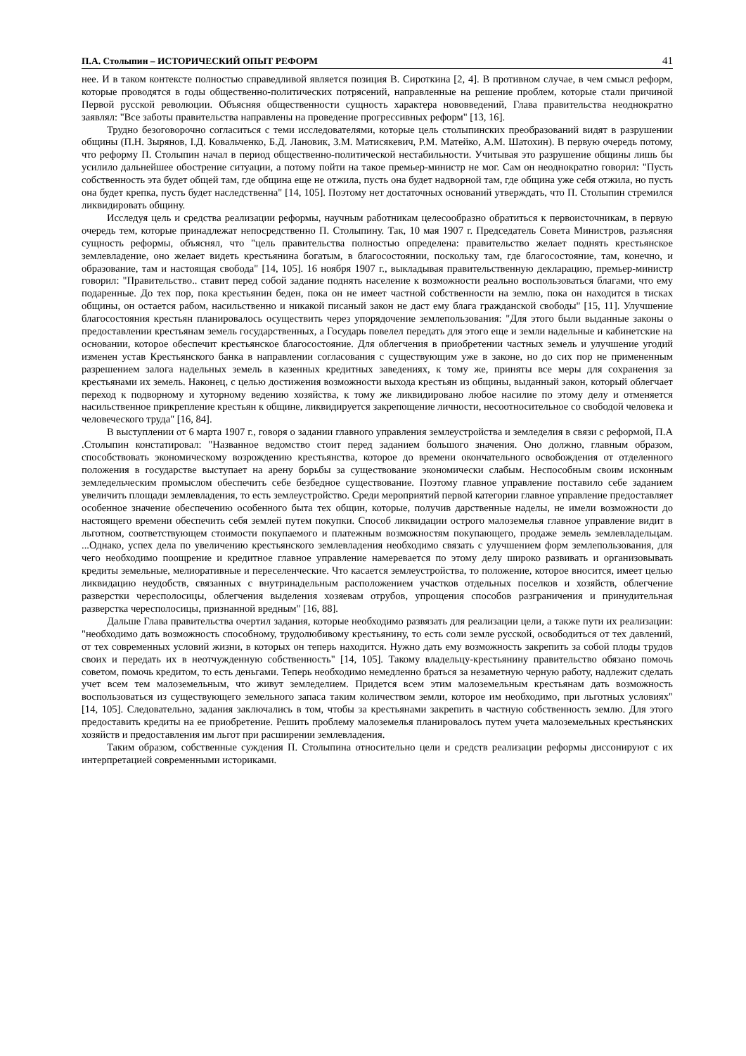П.А. Столыпин – ИСТОРИЧЕСКИЙ ОПЫТ РЕФОРМ 41
нее. И в таком контексте полностью справедливой является позиция В. Сироткина [2, 4]. В противном случае, в чем смысл реформ, которые проводятся в годы общественно-политических потрясений, направленные на решение проблем, которые стали причиной Первой русской революции. Объясняя общественности сущность характера нововведений, Глава правительства неоднократно заявлял: "Все заботы правительства направлены на проведение прогрессивных реформ" [13, 16].
Трудно безоговорочно согласиться с теми исследователями, которые цель столыпинских преобразований видят в разрушении общины (П.Н. Зырянов, І.Д. Ковальченко, Б.Д. Лановик, З.М. Матисякевич, Р.М. Матейко, А.М. Шатохин). В первую очередь потому, что реформу П. Столыпин начал в период общественно-политической нестабильности. Учитывая это разрушение общины лишь бы усилило дальнейшее обострение ситуации, а потому пойти на такое премьер-министр не мог. Сам он неоднократно говорил: "Пусть собственность эта будет общей там, где община еще не отжила, пусть она будет надворной там, где община уже себя отжила, но пусть она будет крепка, пусть будет наследственна" [14, 105]. Поэтому нет достаточных оснований утверждать, что П. Столыпин стремился ликвидировать общину.
Исследуя цель и средства реализации реформы, научным работникам целесообразно обратиться к первоисточникам, в первую очередь тем, которые принадлежат непосредственно П. Столыпину. Так, 10 мая 1907 г. Председатель Совета Министров, разъясняя сущность реформы, объяснял, что "цель правительства полностью определена: правительство желает поднять крестьянское землевладение, оно желает видеть крестьянина богатым, в благосостоянии, поскольку там, где благосостояние, там, конечно, и образование, там и настоящая свобода" [14, 105]. 16 ноября 1907 г., выкладывая правительственную декларацию, премьер-министр говорил: "Правительство.. ставит перед собой задание поднять население к возможности реально воспользоваться благами, что ему подаренные. До тех пор, пока крестьянин беден, пока он не имеет частной собственности на землю, пока он находится в тисках общины, он остается рабом, насильственно и никакой писаный закон не даст ему блага гражданской свободы" [15, 11]. Улучшение благосостояния крестьян планировалось осуществить через упорядочение землепользования: "Для этого были выданные законы о предоставлении крестьянам земель государственных, а Государь повелел передать для этого еще и земли надельные и кабинетские на основании, которое обеспечит крестьянское благосостояние. Для облегчения в приобретении частных земель и улучшение угодий изменен устав Крестьянского банка в направлении согласования с существующим уже в законе, но до сих пор не примененным разрешением залога надельных земель в казенных кредитных заведениях, к тому же, приняты все меры для сохранения за крестьянами их земель. Наконец, с целью достижения возможности выхода крестьян из общины, выданный закон, который облегчает переход к подворному и хуторному ведению хозяйства, к тому же ликвидировано любое насилие по этому делу и отменяется насильственное прикрепление крестьян к общине, ликвидируется закрепощение личности, несоотносительное со свободой человека и человеческого труда" [16, 84].
В выступлении от 6 марта 1907 г., говоря о задании главного управления землеустройства и земледелия в связи с реформой, П.А .Столыпин констатировал: "Названное ведомство стоит перед заданием большого значения. Оно должно, главным образом, способствовать экономическому возрождению крестьянства, которое до времени окончательного освобождения от отделенного положения в государстве выступает на арену борьбы за существование экономически слабым. Неспособным своим исконным земледельческим промыслом обеспечить себе безбедное существование. Поэтому главное управление поставило себе заданием увеличить площади землевладения, то есть землеустройство. Среди мероприятий первой категории главное управление предоставляет особенное значение обеспечению особенного быта тех общин, которые, получив дарственные наделы, не имели возможности до настоящего времени обеспечить себя землей путем покупки. Способ ликвидации острого малоземелья главное управление видит в льготном, соответствующем стоимости покупаемого и платежным возможностям покупающего, продаже земель землевладельцам. ...Однако, успех дела по увеличению крестьянского землевладения необходимо связать с улучшением форм землепользования, для чего необходимо поощрение и кредитное главное управление намеревается по этому делу широко развивать и организовывать кредиты земельные, мелиоративные и переселенческие. Что касается землеустройства, то положение, которое вносится, имеет целью ликвидацию неудобств, связанных с внутринадельным расположением участков отдельных поселков и хозяйств, облегчение разверстки чересполосицы, облегчения выделения хозяевам отрубов, упрощения способов разграничения и принудительная разверстка чересполосицы, признанной вредным" [16, 88].
Дальше Глава правительства очертил задания, которые необходимо развязать для реализации цели, а также пути их реализации: "необходимо дать возможность способному, трудолюбивому крестьянину, то есть соли земле русской, освободиться от тех давлений, от тех современных условий жизни, в которых он теперь находится. Нужно дать ему возможность закрепить за собой плоды трудов своих и передать их в неотчужденную собственность" [14, 105]. Такому владельцу-крестьянину правительство обязано помочь советом, помочь кредитом, то есть деньгами. Теперь необходимо немедленно браться за незаметную черную работу, надлежит сделать учет всем тем малоземельным, что живут земледелием. Придется всем этим малоземельным крестьянам дать возможность воспользоваться из существующего земельного запаса таким количеством земли, которое им необходимо, при льготных условиях" [14, 105]. Следовательно, задания заключались в том, чтобы за крестьянами закрепить в частную собственность землю. Для этого предоставить кредиты на ее приобретение. Решить проблему малоземелья планировалось путем учета малоземельных крестьянских хозяйств и предоставления им льгот при расширении землевладения.
Таким образом, собственные суждения П. Столыпина относительно цели и средств реализации реформы диссонируют с их интерпретацией современными историками.